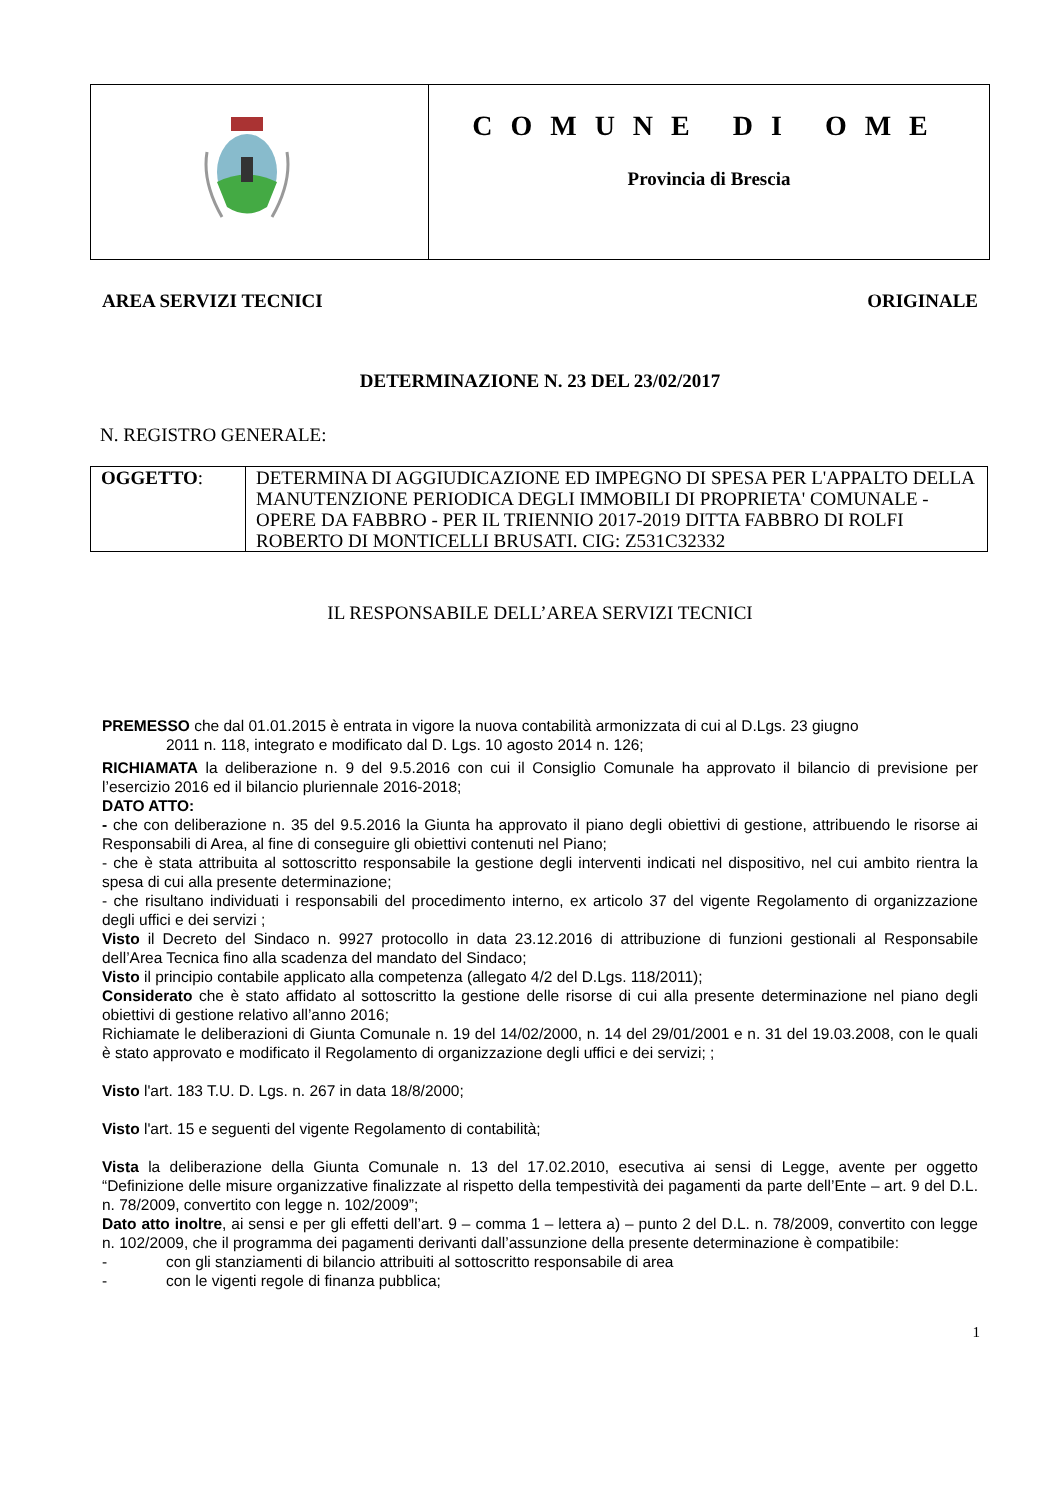| | COMUNE DI OME Provincia di Brescia |
AREA SERVIZI TECNICI ORIGINALE
DETERMINAZIONE N. 23 DEL 23/02/2017
N. REGISTRO GENERALE:
| OGGETTO : | DETERMINA DI AGGIUDICAZIONE ED IMPEGNO DI SPESA PER L'APPALTO DELLA MANUTENZIONE PERIODICA DEGLI IMMOBILI DI PROPRIETA' COMUNALE - OPERE DA FABBRO - PER IL TRIENNIO 2017-2019 DITTA FABBRO DI ROLFI ROBERTO DI MONTICELLI BRUSATI. CIG: Z531C32332 |
IL RESPONSABILE DELL’AREA SERVIZI TECNICI
PREMESSO che dal 01.01.2015 è entrata in vigore la nuova contabilità armonizzata di cui al D.Lgs. 23 giugno
2011 n. 118, integrato e modificato dal D. Lgs. 10 agosto 2014 n. 126;
RICHIAMATA la deliberazione n. 9 del 9.5.2016 con cui il Consiglio Comunale ha approvato il bilancio di previsione per l’esercizio 2016 ed il bilancio pluriennale 2016-2018;
DATO ATTO:
- che con deliberazione n. 35 del 9.5.2016 la Giunta ha approvato il piano degli obiettivi di gestione, attribuendo le risorse ai Responsabili di Area, al fine di conseguire gli obiettivi contenuti nel Piano;
- che è stata attribuita al sottoscritto responsabile la gestione degli interventi indicati nel dispositivo, nel cui ambito rientra la spesa di cui alla presente determinazione;
- che risultano individuati i responsabili del procedimento interno, ex articolo 37 del vigente Regolamento di organizzazione degli uffici e dei servizi ;
Visto il Decreto del Sindaco n. 9927 protocollo in data 23.12.2016 di attribuzione di funzioni gestionali al Responsabile dell’Area Tecnica fino alla scadenza del mandato del Sindaco;
Visto il principio contabile applicato alla competenza (allegato 4/2 del D.Lgs. 118/2011);
Considerato che è stato affidato al sottoscritto la gestione delle risorse di cui alla presente determinazione nel piano degli obiettivi di gestione relativo all’anno 2016;
Richiamate le deliberazioni di Giunta Comunale n. 19 del 14/02/2000, n. 14 del 29/01/2001 e n. 31 del 19.03.2008, con le quali è stato approvato e modificato il Regolamento di organizzazione degli uffici e dei servizi; ;
Visto l'art. 183 T.U. D. Lgs. n. 267 in data 18/8/2000;
Visto l'art. 15 e seguenti del vigente Regolamento di contabilità;
Vista la deliberazione della Giunta Comunale n. 13 del 17.02.2010, esecutiva ai sensi di Legge, avente per oggetto “Definizione delle misure organizzative finalizzate al rispetto della tempestività dei pagamenti da parte dell’Ente – art. 9 del D.L. n. 78/2009, convertito con legge n. 102/2009”;
Dato atto inoltre, ai sensi e per gli effetti dell’art. 9 – comma 1 – lettera a) – punto 2 del D.L. n. 78/2009, convertito con legge n. 102/2009, che il programma dei pagamenti derivanti dall’assunzione della presente determinazione è compatibile:
- con gli stanziamenti di bilancio attribuiti al sottoscritto responsabile di area
- con le vigenti regole di finanza pubblica;
1